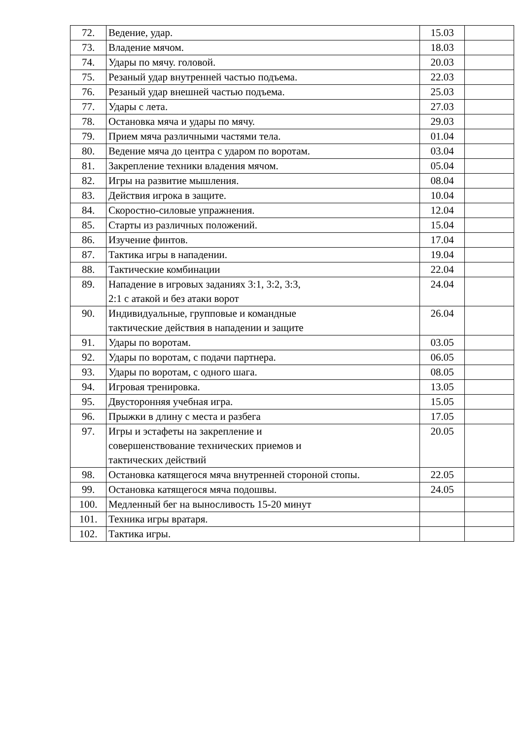| 72. | Ведение, удар. | 15.03 | |
| 73. | Владение мячом. | 18.03 | |
| 74. | Удары по мячу. головой. | 20.03 | |
| 75. | Резаный удар внутренней частью подъема. | 22.03 | |
| 76. | Резаный удар внешней частью подъема. | 25.03 | |
| 77. | Удары с лета. | 27.03 | |
| 78. | Остановка мяча и удары по мячу. | 29.03 | |
| 79. | Прием мяча различными частями тела. | 01.04 | |
| 80. | Ведение мяча до центра с ударом по воротам. | 03.04 | |
| 81. | Закрепление техники владения мячом. | 05.04 | |
| 82. | Игры на развитие мышления. | 08.04 | |
| 83. | Действия игрока в защите. | 10.04 | |
| 84. | Скоростно-силовые упражнения. | 12.04 | |
| 85. | Старты из различных положений. | 15.04 | |
| 86. | Изучение финтов. | 17.04 | |
| 87. | Тактика игры в нападении. | 19.04 | |
| 88. | Тактические комбинации | 22.04 | |
| 89. | Нападение в игровых заданиях 3:1, 3:2, 3:3, 2:1 с атакой и без атаки ворот | 24.04 | |
| 90. | Индивидуальные, групповые и командные тактические действия в нападении и защите | 26.04 | |
| 91. | Удары по воротам. | 03.05 | |
| 92. | Удары по воротам, с подачи партнера. | 06.05 | |
| 93. | Удары по воротам, с одного шага. | 08.05 | |
| 94. | Игровая тренировка. | 13.05 | |
| 95. | Двусторонняя учебная игра. | 15.05 | |
| 96. | Прыжки в длину с места и разбега | 17.05 | |
| 97. | Игры и эстафеты на закрепление и совершенствование технических приемов и тактических действий | 20.05 | |
| 98. | Остановка катящегося мяча внутренней стороной стопы. | 22.05 | |
| 99. | Остановка катящегося мяча подошвы. | 24.05 | |
| 100. | Медленный бег на выносливость 15-20 минут | | |
| 101. | Техника игры вратаря. | | |
| 102. | Тактика игры. | | |